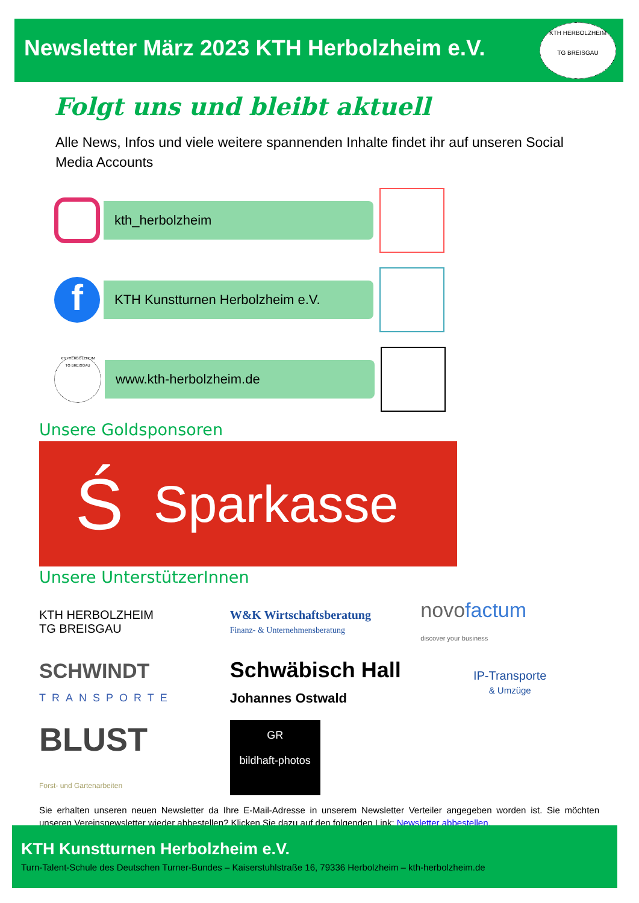Newsletter März 2023 KTH Herbolzheim e.V.
KTH HERBOLZHEIM
TG BREISGAU
Folgt uns und bleibt aktuell
Alle News, Infos und viele weitere spannenden Inhalte findet ihr auf unseren Social Media Accounts
kth_herbolzheim
f
KTH Kunstturnen Herbolzheim e.V.
KTH HERBOLZHEIM
TG BREISGAU
www.kth-herbolzheim.de
Unsere Goldsponsoren
Ś Sparkasse
Unsere UnterstützerInnen
KTH HERBOLZHEIM
TG BREISGAU
W&K Wirtschaftsberatung
Finanz- & Unternehmensberatung
novofactum
discover your business
SCHWINDT
TRANSPORTE
Schwäbisch Hall
Johannes Ostwald
IP-Transporte
& Umzüge
BLUST
Forst- und Gartenarbeiten
GR
bildhaft-photos
Sie erhalten unseren neuen Newsletter da Ihre E-Mail-Adresse in unserem Newsletter Verteiler angegeben worden ist. Sie möchten unseren Vereinsnewsletter wieder abbestellen? Klicken Sie dazu auf den folgenden Link: Newsletter abbestellen.
KTH Kunstturnen Herbolzheim e.V.
Turn-Talent-Schule des Deutschen Turner-Bundes – Kaiserstuhlstraße 16, 79336 Herbolzheim – kth-herbolzheim.de